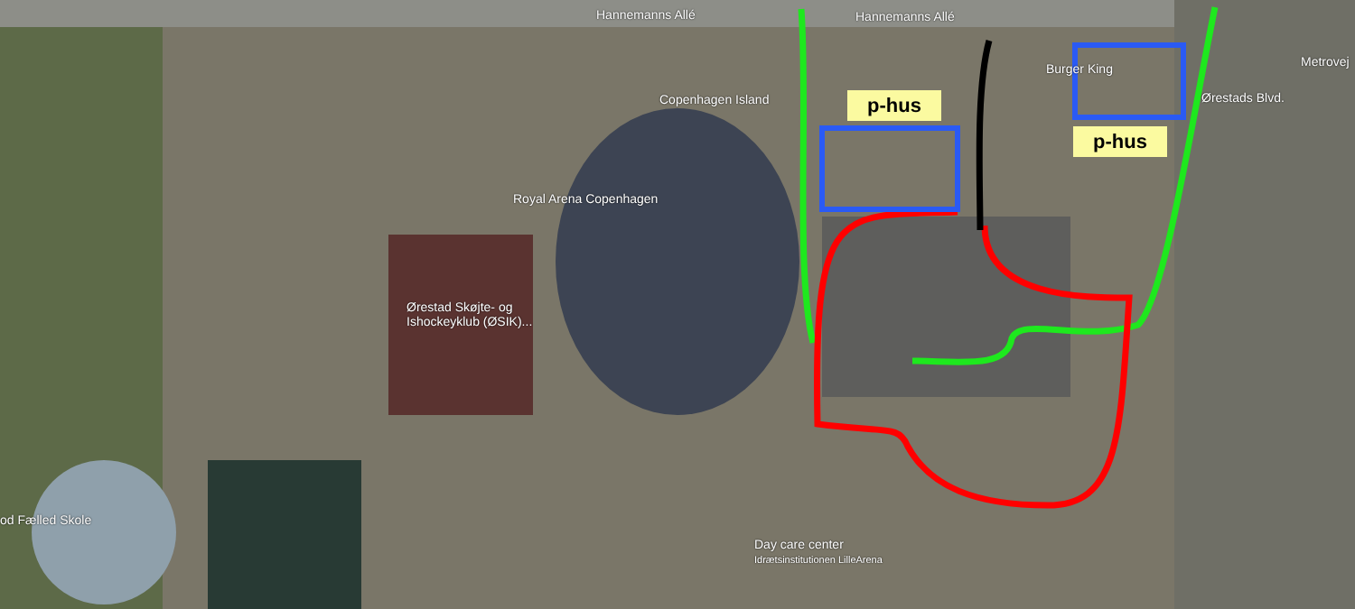Hannemanns Allé Hannemanns Allé
Copenhagen Island
Royal Arena Copenhagen
Ørestad Skøjte- og
Ishockeyklub (ØSIK)...
od Fælled Skole
Day care center
Idrætsinstitutionen LilleArena
Burger King
Ørestads Blvd.
Metrovej
p-hus
p-hus